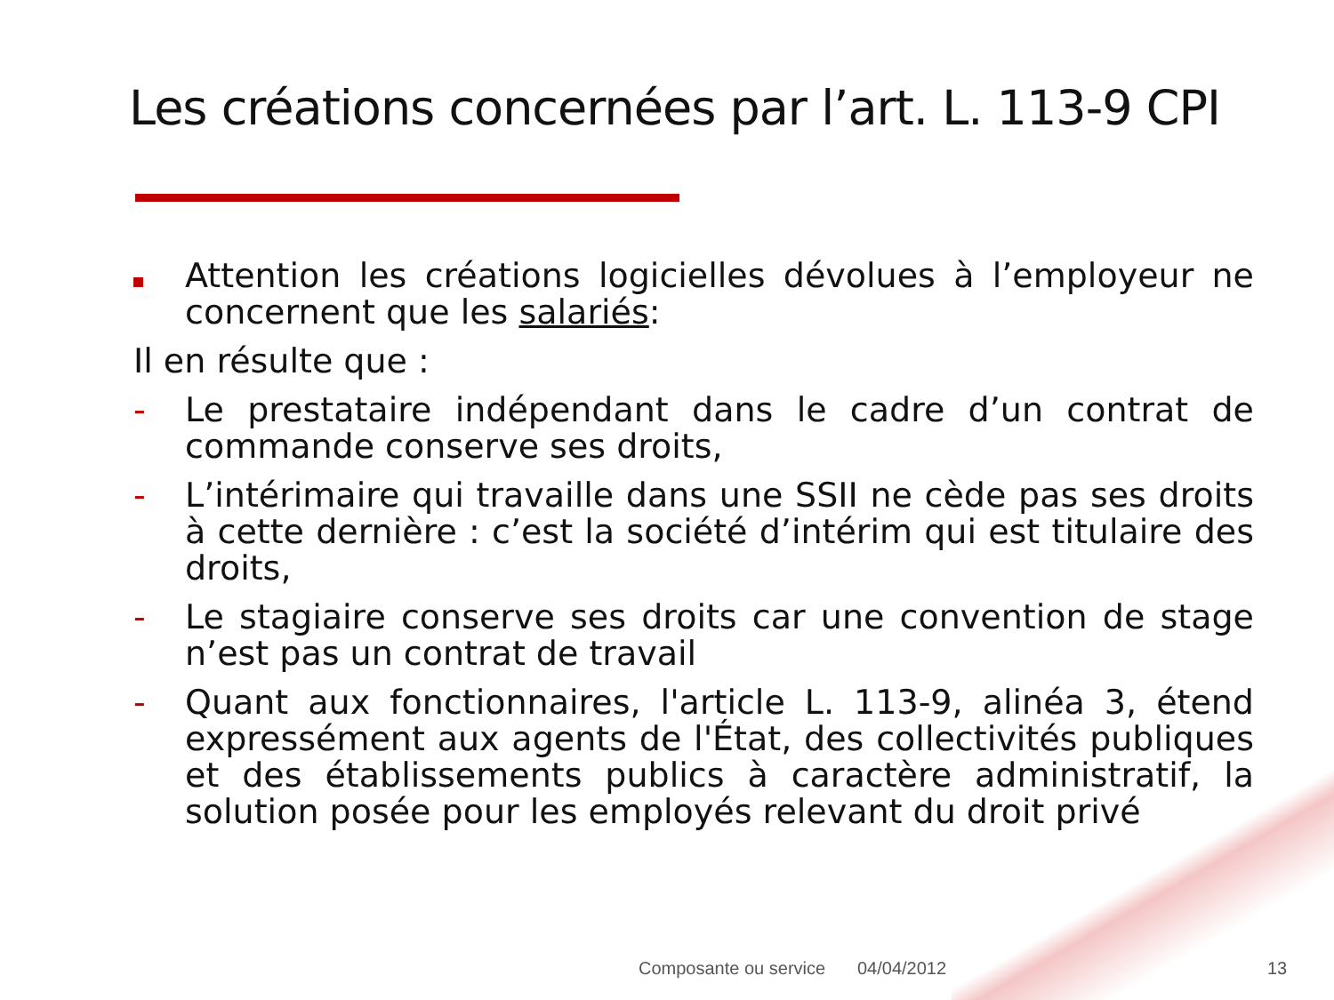Les créations concernées par l’art. L. 113-9 CPI
Attention les créations logicielles dévolues à l’employeur ne concernent que les salariés:
Il en résulte que :
- Le prestataire indépendant dans le cadre d’un contrat de commande conserve ses droits,
- L’intérimaire qui travaille dans une SSII ne cède pas ses droits à cette dernière : c’est la société d’intérim qui est titulaire des droits,
- Le stagiaire conserve ses droits car une convention de stage n’est pas un contrat de travail
- Quant aux fonctionnaires, l'article L. 113-9, alinéa 3, étend expressément aux agents de l'État, des collectivités publiques et des établissements publics à caractère administratif, la solution posée pour les employés relevant du droit privé
Composante ou service 04/04/2012 13